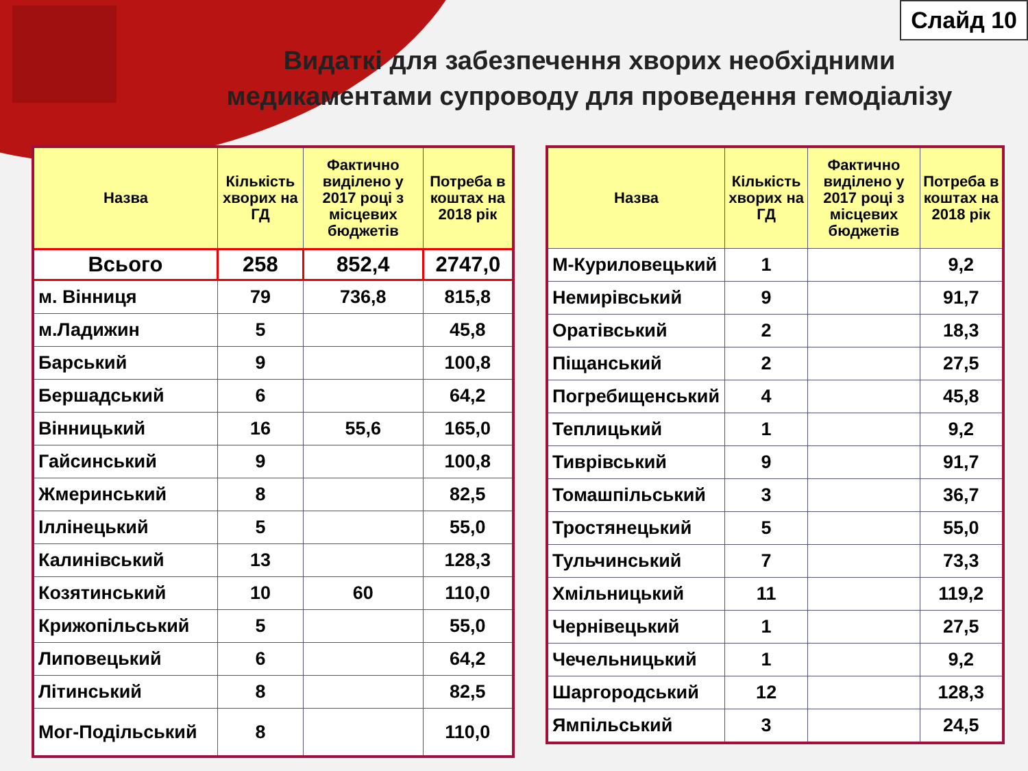Слайд 10
Видаткі для забезпечення хворих необхідними медикаментами супроводу для проведення гемодіалізу
| Назва | Кількість хворих на ГД | Фактично виділено у 2017 році з місцевих бюджетів | Потреба в коштах на 2018 рік |
| --- | --- | --- | --- |
| Всього | 258 | 852,4 | 2747,0 |
| м. Вінниця | 79 | 736,8 | 815,8 |
| м.Ладижин | 5 | | 45,8 |
| Барський | 9 | | 100,8 |
| Бершадський | 6 | | 64,2 |
| Вінницький | 16 | 55,6 | 165,0 |
| Гайсинський | 9 | | 100,8 |
| Жмеринський | 8 | | 82,5 |
| Іллінецький | 5 | | 55,0 |
| Калинівський | 13 | | 128,3 |
| Козятинський | 10 | 60 | 110,0 |
| Крижопільський | 5 | | 55,0 |
| Липовецький | 6 | | 64,2 |
| Літинський | 8 | | 82,5 |
| Мог-Подільський | 8 | | 110,0 |
| Назва | Кількість хворих на ГД | Фактично виділено у 2017 році з місцевих бюджетів | Потреба в коштах на 2018 рік |
| --- | --- | --- | --- |
| М-Куриловецький | 1 | | 9,2 |
| Немирівський | 9 | | 91,7 |
| Оратівський | 2 | | 18,3 |
| Піщанський | 2 | | 27,5 |
| Погребищенський | 4 | | 45,8 |
| Теплицький | 1 | | 9,2 |
| Тиврівський | 9 | | 91,7 |
| Томашпільський | 3 | | 36,7 |
| Тростянецький | 5 | | 55,0 |
| Тульчинський | 7 | | 73,3 |
| Хмільницький | 11 | | 119,2 |
| Чернівецький | 1 | | 27,5 |
| Чечельницький | 1 | | 9,2 |
| Шаргородський | 12 | | 128,3 |
| Ямпільський | 3 | | 24,5 |